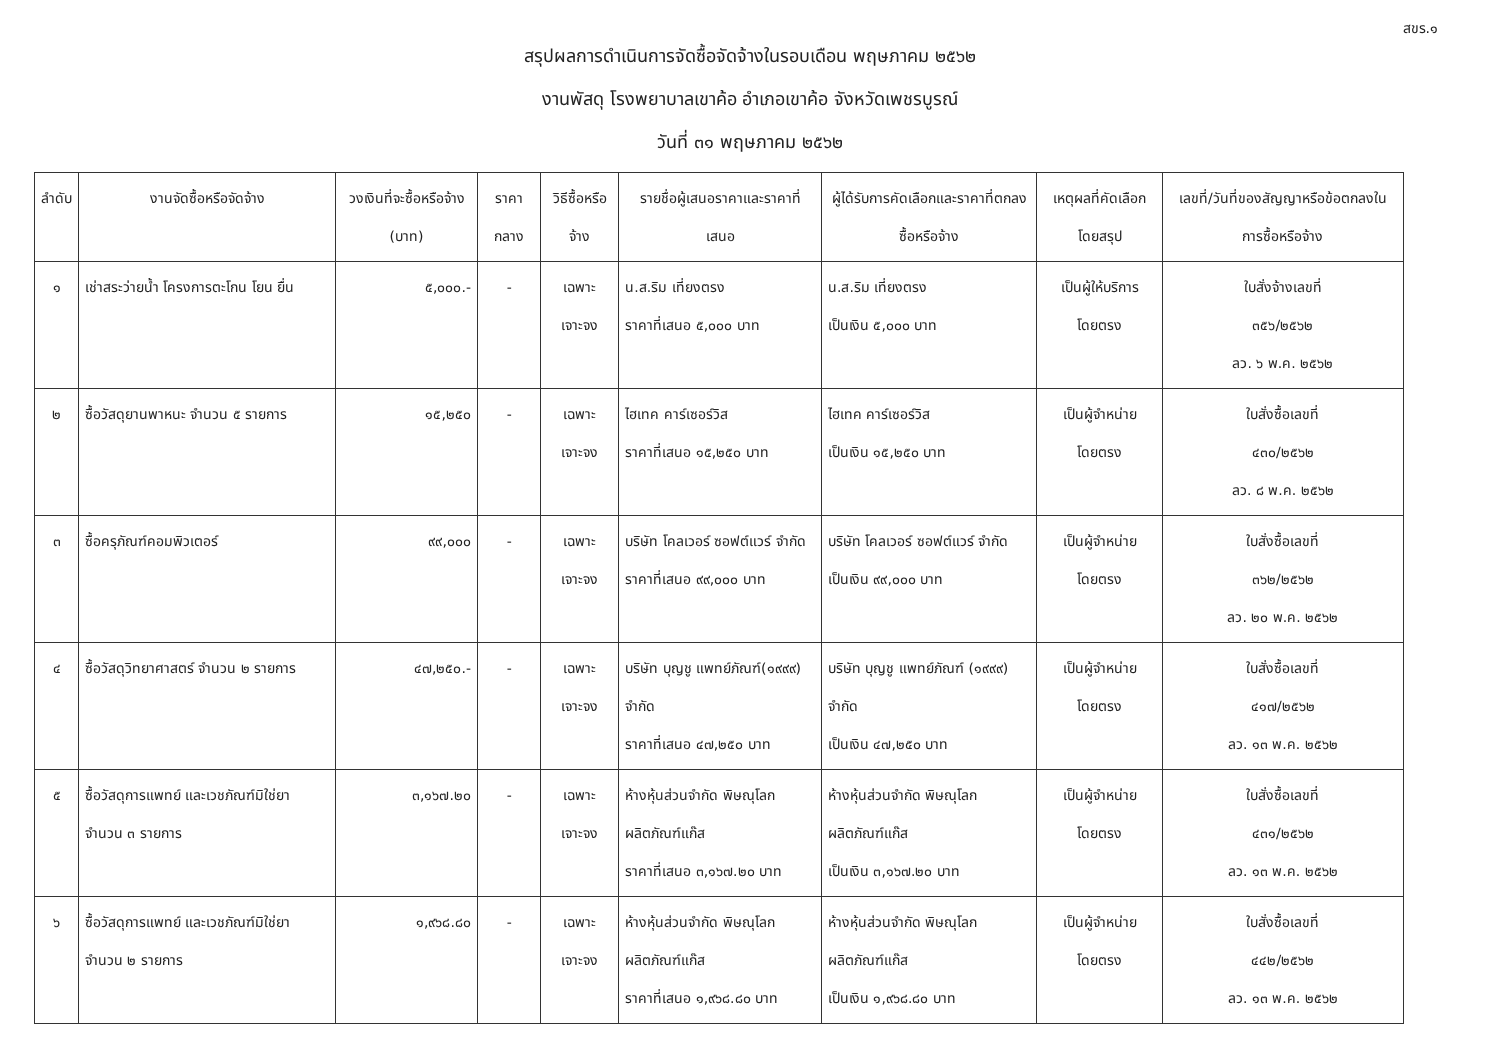สขร.๑
สรุปผลการดำเนินการจัดซื้อจัดจ้างในรอบเดือน พฤษภาคม ๒๕๖๒
งานพัสดุ โรงพยาบาลเขาค้อ อำเภอเขาค้อ จังหวัดเพชรบูรณ์
วันที่ ๓๑ พฤษภาคม ๒๕๖๒
| ลำดับ | งานจัดซื้อหรือจัดจ้าง | วงเงินที่จะซื้อหรือจ้าง (บาท) | ราคากลาง | วิธีซื้อหรือจ้าง | รายชื่อผู้เสนอราคาและราคาที่เสนอ | ผู้ได้รับการคัดเลือกและราคาที่ตกลงซื้อหรือจ้าง | เหตุผลที่คัดเลือกโดยสรุป | เลขที่/วันที่ของสัญญาหรือข้อตกลงในการซื้อหรือจ้าง |
| --- | --- | --- | --- | --- | --- | --- | --- | --- |
| ๑ | เช่าสระว่ายน้ำ โครงการตะโกน โยน ยื่น | ๕,๐๐๐.- | - | เฉพาะเจาะจง | น.ส.ริม เที่ยงตรง ราคาที่เสนอ ๕,๐๐๐ บาท | น.ส.ริม เที่ยงตรง เป็นเงิน ๕,๐๐๐ บาท | เป็นผู้ให้บริการโดยตรง | ใบสั่งจ้างเลขที่ ๓๕๖/๒๕๖๒ ลว. ๖ พ.ค. ๒๕๖๒ |
| ๒ | ซื้อวัสดุยานพาหนะ จำนวน ๕ รายการ | ๑๕,๒๕๐ | - | เฉพาะเจาะจง | ไฮเทค คาร์เซอร์วิส ราคาที่เสนอ ๑๕,๒๕๐ บาท | ไฮเทค คาร์เซอร์วิส เป็นเงิน ๑๕,๒๕๐ บาท | เป็นผู้จำหน่ายโดยตรง | ใบสั่งซื้อเลขที่ ๔๓๐/๒๕๖๒ ลว. ๘ พ.ค. ๒๕๖๒ |
| ๓ | ซื้อครุภัณฑ์คอมพิวเตอร์ | ๙๙,๐๐๐ | - | เฉพาะเจาะจง | บริษัท โคลเวอร์ ซอฟต์แวร์ จำกัด ราคาที่เสนอ ๙๙,๐๐๐ บาท | บริษัท โคลเวอร์ ซอฟต์แวร์ จำกัด เป็นเงิน ๙๙,๐๐๐ บาท | เป็นผู้จำหน่ายโดยตรง | ใบสั่งซื้อเลขที่ ๓๖๒/๒๕๖๒ ลว. ๒๐ พ.ค. ๒๕๖๒ |
| ๔ | ซื้อวัสดุวิทยาศาสตร์ จำนวน ๒ รายการ | ๔๗,๒๕๐.- | - | เฉพาะเจาะจง | บริษัท บุญชู แพทย์ภัณฑ์(๑๙๙๙) จำกัด ราคาที่เสนอ ๔๗,๒๕๐ บาท | บริษัท บุญชู แพทย์ภัณฑ์ (๑๙๙๙) จำกัด เป็นเงิน ๔๗,๒๕๐ บาท | เป็นผู้จำหน่ายโดยตรง | ใบสั่งซื้อเลขที่ ๔๑๗/๒๕๖๒ ลว. ๑๓ พ.ค. ๒๕๖๒ |
| ๕ | ซื้อวัสดุการแพทย์ และเวชภัณฑ์มิใช่ยา จำนวน ๓ รายการ | ๓,๑๖๗.๒๐ | - | เฉพาะเจาะจง | ห้างหุ้นส่วนจำกัด พิษณุโลก ผลิตภัณฑ์แก๊ส ราคาที่เสนอ ๓,๑๖๗.๒๐ บาท | ห้างหุ้นส่วนจำกัด พิษณุโลก ผลิตภัณฑ์แก๊ส เป็นเงิน ๓,๑๖๗.๒๐ บาท | เป็นผู้จำหน่ายโดยตรง | ใบสั่งซื้อเลขที่ ๔๓๑/๒๕๖๒ ลว. ๑๓ พ.ค. ๒๕๖๒ |
| ๖ | ซื้อวัสดุการแพทย์ และเวชภัณฑ์มิใช่ยา จำนวน ๒ รายการ | ๑,๙๖๘.๘๐ | - | เฉพาะเจาะจง | ห้างหุ้นส่วนจำกัด พิษณุโลก ผลิตภัณฑ์แก๊ส ราคาที่เสนอ ๑,๙๖๘.๘๐ บาท | ห้างหุ้นส่วนจำกัด พิษณุโลก ผลิตภัณฑ์แก๊ส เป็นเงิน ๑,๙๖๘.๘๐ บาท | เป็นผู้จำหน่ายโดยตรง | ใบสั่งซื้อเลขที่ ๔๔๒/๒๕๖๒ ลว. ๑๓ พ.ค. ๒๕๖๒ |